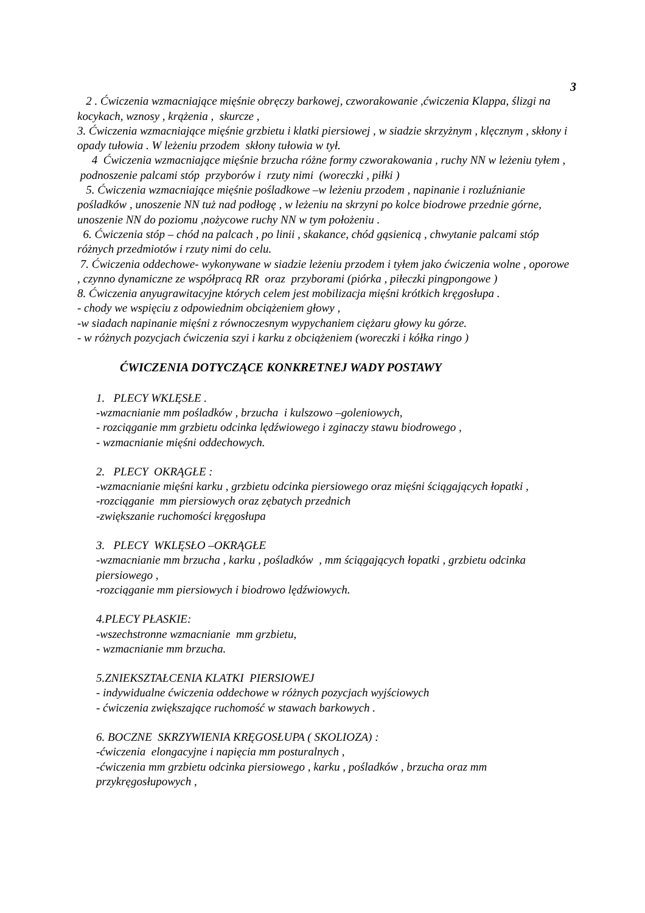3
2 . Ćwiczenia wzmacniające mięśnie obręczy barkowej, czworakowanie ,ćwiczenia Klappa, ślizgi na kocykach, wznosy , krążenia , skurcze ,
3. Ćwiczenia wzmacniające mięśnie grzbietu i klatki piersiowej , w siadzie skrzyżnym , klęcznym , skłony i opady tułowia . W leżeniu przodem skłony tułowia w tył.
4 Ćwiczenia wzmacniające mięśnie brzucha różne formy czworakowania , ruchy NN w leżeniu tyłem , podnoszenie palcami stóp przyborów i rzuty nimi (woreczki , piłki )
5. Ćwiczenia wzmacniające mięśnie pośladkowe –w leżeniu przodem , napinanie i rozluźnianie pośladków , unoszenie NN tuż nad podłogę , w leżeniu na skrzyni po kolce biodrowe przednie górne, unoszenie NN do poziomu ,nożycowe ruchy NN w tym położeniu .
6. Ćwiczenia stóp – chód na palcach , po linii , skakance, chód gąsienicą , chwytanie palcami stóp różnych przedmiotów i rzuty nimi do celu.
7. Ćwiczenia oddechowe- wykonywane w siadzie leżeniu przodem i tyłem jako ćwiczenia wolne , oporowe , czynno dynamiczne ze współpracą RR oraz przyborami (piórka , piłeczki pingpongowe )
8. Ćwiczenia anyugrawitacyjne których celem jest mobilizacja mięśni krótkich kręgosłupa .
- chody we wspięciu z odpowiednim obciążeniem głowy ,
-w siadach napinanie mięśni z równoczesnym wypychaniem ciężaru głowy ku górze.
- w różnych pozycjach ćwiczenia szyi i karku z obciążeniem (woreczki i kółka ringo )
ĆWICZENIA DOTYCZĄCE KONKRETNEJ WADY POSTAWY
1. PLECY WKLĘSŁE .
-wzmacnianie mm pośladków , brzucha i kulszowo –goleniowych,
- rozciąganie mm grzbietu odcinka lędźwiowego i zginaczy stawu biodrowego ,
- wzmacnianie mięśni oddechowych.
2. PLECY OKRĄGŁE :
-wzmacnianie mięśni karku , grzbietu odcinka piersiowego oraz mięśni ściągających łopatki ,
-rozciąganie mm piersiowych oraz zębatych przednich
-zwiększanie ruchomości kręgosłupa
3. PLECY WKLĘSŁO –OKRĄGŁE
-wzmacnianie mm brzucha , karku , pośladków , mm ściągających łopatki , grzbietu odcinka piersiowego ,
-rozciąganie mm piersiowych i biodrowo lędźwiowych.
4.PLECY PŁASKIE:
-wszechstronne wzmacnianie mm grzbietu,
- wzmacnianie mm brzucha.
5.ZNIEKSZTAŁCENIA KLATKI PIERSIOWEJ
- indywidualne ćwiczenia oddechowe w różnych pozycjach wyjściowych
- ćwiczenia zwiększające ruchomość w stawach barkowych .
6. BOCZNE SKRZYWIENIA KRĘGOSŁUPA ( SKOLIOZA) :
-ćwiczenia elongacyjne i napięcia mm posturalnych ,
-ćwiczenia mm grzbietu odcinka piersiowego , karku , pośladków , brzucha oraz mm przykręgosłupowych ,